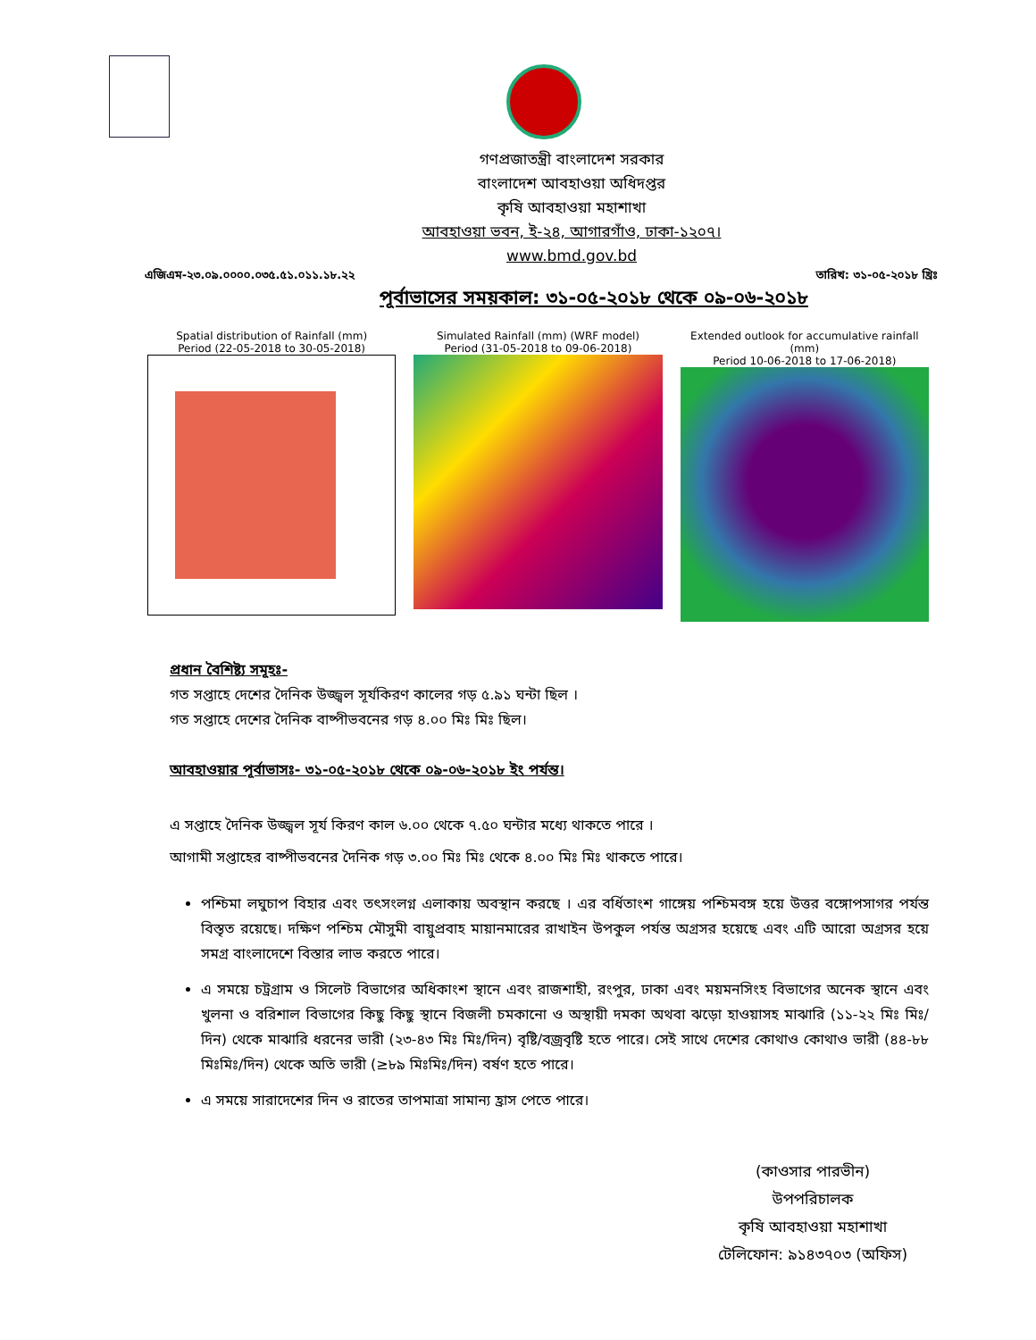গণপ্রজাতন্ত্রী বাংলাদেশ সরকার
বাংলাদেশ আবহাওয়া অধিদপ্তর
কৃষি আবহাওয়া মহাশাখা
আবহাওয়া ভবন, ই-২৪, আগারগাঁও, ঢাকা-১২০৭।
www.bmd.gov.bd
এজিএম-২৩.০৯.০০০০.০৩৫.৫১.০১১.১৮.২২ তারিখ: ৩১-০৫-২০১৮ খ্রিঃ
পূর্বাভাসের সময়কাল: ৩১-০৫-২০১৮ থেকে ০৯-০৬-২০১৮
Spatial distribution of Rainfall (mm)
Period (22-05-2018 to 30-05-2018)
Simulated Rainfall (mm) (WRF model)
Period (31-05-2018 to 09-06-2018)
Extended outlook for accumulative rainfall (mm)
Period 10-06-2018 to 17-06-2018)
প্রধান বৈশিষ্ট্য সমূহঃ-
গত সপ্তাহে দেশের দৈনিক উজ্জ্বল সূর্যকিরণ কালের গড় ৫.৯১ ঘন্টা ছিল ।
গত সপ্তাহে দেশের দৈনিক বাষ্পীভবনের গড় ৪.০০ মিঃ মিঃ ছিল।
আবহাওয়ার পূর্বাভাসঃ- ৩১-০৫-২০১৮ থেকে ০৯-০৬-২০১৮ ইং পর্যন্ত।
এ সপ্তাহে দৈনিক উজ্জ্বল সূর্য কিরণ কাল ৬.০০ থেকে ৭.৫০ ঘন্টার মধ্যে থাকতে পারে ।
আগামী সপ্তাহের বাষ্পীভবনের দৈনিক গড় ৩.০০ মিঃ মিঃ থেকে ৪.০০ মিঃ মিঃ থাকতে পারে।
পশ্চিমা লঘুচাপ বিহার এবং তৎসংলগ্ন এলাকায় অবস্থান করছে । এর বর্ধিতাংশ গাঙ্গেয় পশ্চিমবঙ্গ হয়ে উত্তর বঙ্গোপসাগর পর্যন্ত বিস্তৃত রয়েছে। দক্ষিণ পশ্চিম মৌসুমী বায়ুপ্রবাহ মায়ানমারের রাখাইন উপকুল পর্যন্ত অগ্রসর হয়েছে এবং এটি আরো অগ্রসর হয়ে সমগ্র বাংলাদেশে বিস্তার লাভ করতে পারে।
এ সময়ে চট্রগ্রাম ও সিলেট বিভাগের অধিকাংশ স্থানে এবং রাজশাহী, রংপুর, ঢাকা এবং ময়মনসিংহ বিভাগের অনেক স্থানে এবং খুলনা ও বরিশাল বিভাগের কিছু কিছু স্থানে বিজলী চমকানো ও অস্থায়ী দমকা অথবা ঝড়ো হাওয়াসহ মাঝারি (১১-২২ মিঃ মিঃ/দিন) থেকে মাঝারি ধরনের ভারী (২৩-৪৩ মিঃ মিঃ/দিন) বৃষ্টি/বজ্রবৃষ্টি হতে পারে। সেই সাথে দেশের কোথাও কোথাও ভারী (৪৪-৮৮ মিঃমিঃ/দিন) থেকে অতি ভারী (≥৮৯ মিঃমিঃ/দিন) বর্ষণ হতে পারে।
এ সময়ে সারাদেশের দিন ও রাতের তাপমাত্রা সামান্য হ্রাস পেতে পারে।
(কাওসার পারভীন)
উপপরিচালক
কৃষি আবহাওয়া মহাশাখা
টেলিফোন: ৯১৪৩৭০৩ (অফিস)